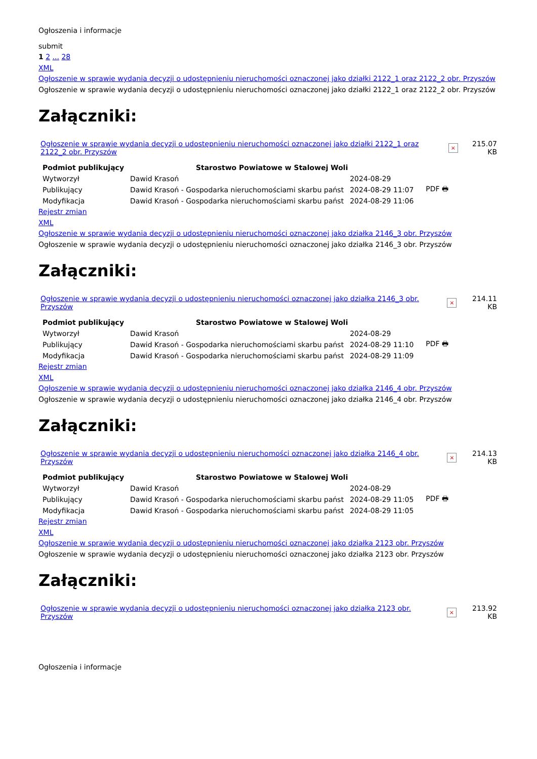Ogłoszenia i informacje
submit
1 2 ... 28
XML
Ogłoszenie w sprawie wydania decyzji o udostępnieniu nieruchomości oznaczonej jako działki 2122_1 oraz 2122_2 obr. Przyszów
Ogłoszenie w sprawie wydania decyzji o udostępnieniu nieruchomości oznaczonej jako działki 2122_1 oraz 2122_2 obr. Przyszów
Załączniki:
| Ogłoszenie w sprawie wydania decyzji o udostępnieniu nieruchomości oznaczonej jako działki 2122_1 oraz 2122_2 obr. Przyszów | × | 215.07 KB |
| Podmiot publikujący | Starostwo Powiatowe w Stalowej Woli | | | |
| Wytworzył | Dawid Krasoń | 2024-08-29 | | PDF 🖶 |
| Publikujący | Dawid Krasoń - Gospodarka nieruchomościami skarbu państ | 2024-08-29 11:07 | | |
| Modyfikacja | Dawid Krasoń - Gospodarka nieruchomościami skarbu państ | 2024-08-29 11:06 | | |
Rejestr zmian
XML
Ogłoszenie w sprawie wydania decyzji o udostępnieniu nieruchomości oznaczonej jako działka 2146_3 obr. Przyszów
Ogłoszenie w sprawie wydania decyzji o udostępnieniu nieruchomości oznaczonej jako działka 2146_3 obr. Przyszów
Załączniki:
| Ogłoszenie w sprawie wydania decyzji o udostępnieniu nieruchomości oznaczonej jako działka 2146_3 obr. Przyszów | × | 214.11 KB |
| Podmiot publikujący | Starostwo Powiatowe w Stalowej Woli | | | |
| Wytworzył | Dawid Krasoń | 2024-08-29 | | PDF 🖶 |
| Publikujący | Dawid Krasoń - Gospodarka nieruchomościami skarbu państ | 2024-08-29 11:10 | | |
| Modyfikacja | Dawid Krasoń - Gospodarka nieruchomościami skarbu państ | 2024-08-29 11:09 | | |
Rejestr zmian
XML
Ogłoszenie w sprawie wydania decyzji o udostępnieniu nieruchomości oznaczonej jako działka 2146_4 obr. Przyszów
Ogłoszenie w sprawie wydania decyzji o udostępnieniu nieruchomości oznaczonej jako działka 2146_4 obr. Przyszów
Załączniki:
| Ogłoszenie w sprawie wydania decyzji o udostępnieniu nieruchomości oznaczonej jako działka 2146_4 obr. Przyszów | × | 214.13 KB |
| Podmiot publikujący | Starostwo Powiatowe w Stalowej Woli | | | |
| Wytworzył | Dawid Krasoń | 2024-08-29 | | PDF 🖶 |
| Publikujący | Dawid Krasoń - Gospodarka nieruchomościami skarbu państ | 2024-08-29 11:05 | | |
| Modyfikacja | Dawid Krasoń - Gospodarka nieruchomościami skarbu państ | 2024-08-29 11:05 | | |
Rejestr zmian
XML
Ogłoszenie w sprawie wydania decyzji o udostępnieniu nieruchomości oznaczonej jako działka 2123 obr. Przyszów
Ogłoszenie w sprawie wydania decyzji o udostępnieniu nieruchomości oznaczonej jako działka 2123 obr. Przyszów
Załączniki:
| Ogłoszenie w sprawie wydania decyzji o udostępnieniu nieruchomości oznaczonej jako działka 2123 obr. Przyszów | × | 213.92 KB |
Ogłoszenia i informacje